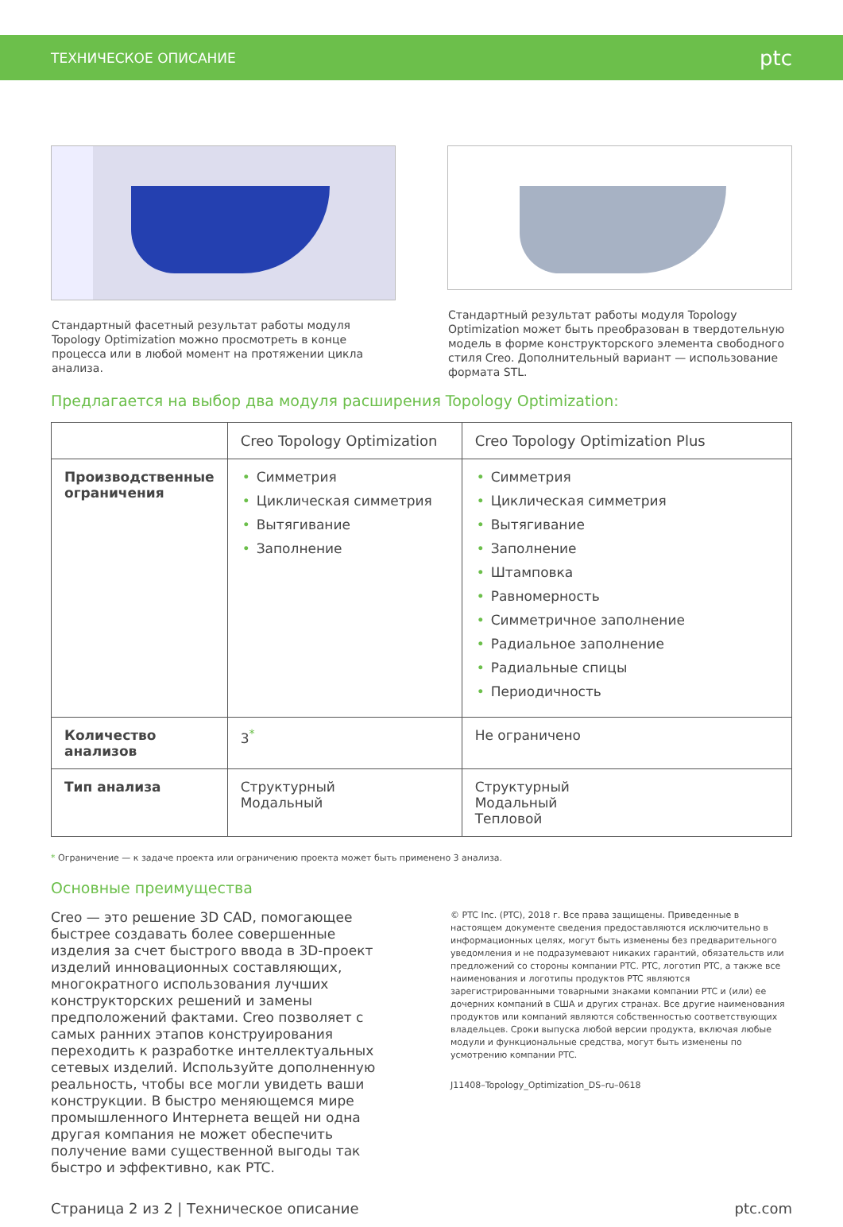ТЕХНИЧЕСКОЕ ОПИСАНИЕ ptc
Стандартный фасетный результат работы модуля Topology Optimization можно просмотреть в конце процесса или в любой момент на протяжении цикла анализа.
Стандартный результат работы модуля Topology Optimization может быть преобразован в твердотельную модель в форме конструкторского элемента свободного стиля Creo. Дополнительный вариант — использование формата STL.
Предлагается на выбор два модуля расширения Topology Optimization:
| | Creo Topology Optimization | Creo Topology Optimization Plus |
| --- | --- | --- |
| Производственные ограничения | • Симметрия • Циклическая симметрия • Вытягивание • Заполнение | • Симметрия • Циклическая симметрия • Вытягивание • Заполнение • Штамповка • Равномерность • Симметричное заполнение • Радиальное заполнение • Радиальные спицы • Периодичность |
| Количество анализов | 3<sup>*</sup> | Не ограничено |
| Тип анализа | Структурный Модальный | Структурный Модальный Тепловой |
* Ограничение — к задаче проекта или ограничению проекта может быть применено 3 анализа.
Основные преимущества
Creo — это решение 3D CAD, помогающее быстрее создавать более совершенные изделия за счет быстрого ввода в 3D-проект изделий инновационных составляющих, многократного использования лучших конструкторских решений и замены предположений фактами. Creo позволяет с самых ранних этапов конструирования переходить к разработке интеллектуальных сетевых изделий. Используйте дополненную реальность, чтобы все могли увидеть ваши конструкции. В быстро меняющемся мире промышленного Интернета вещей ни одна другая компания не может обеспечить получение вами существенной выгоды так быстро и эффективно, как PTC.
© PTC Inc. (PTC), 2018 г. Все права защищены. Приведенные в настоящем документе сведения предоставляются исключительно в информационных целях, могут быть изменены без предварительного уведомления и не подразумевают никаких гарантий, обязательств или предложений со стороны компании PTC. PTC, логотип PTC, а также все наименования и логотипы продуктов PTC являются зарегистрированными товарными знаками компании PTC и (или) ее дочерних компаний в США и других странах. Все другие наименования продуктов или компаний являются собственностью соответствующих владельцев. Сроки выпуска любой версии продукта, включая любые модули и функциональные средства, могут быть изменены по усмотрению компании PTC.
J11408–Topology_Optimization_DS–ru–0618
Страница 2 из 2 | Техническое описание ptc.com